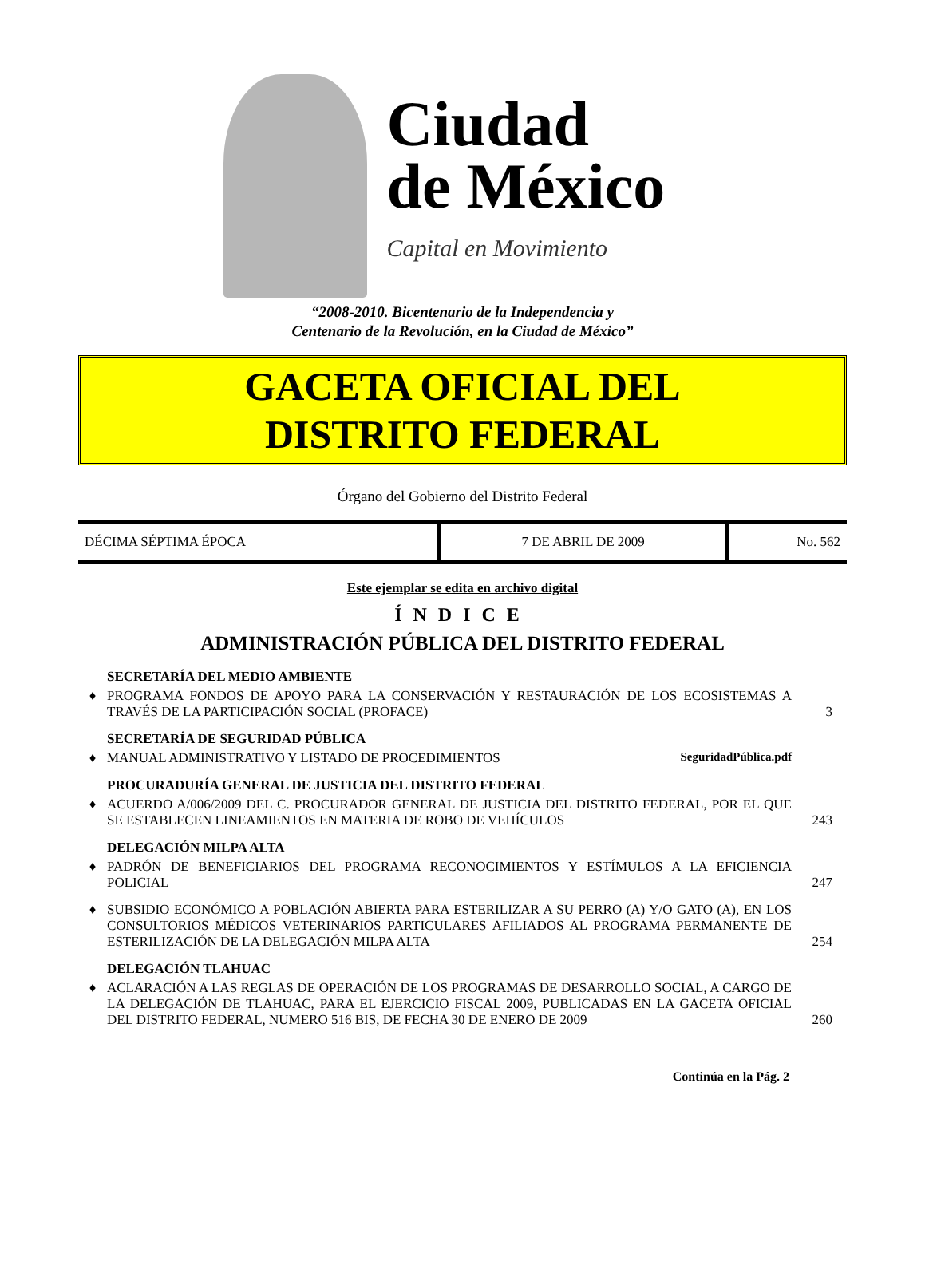Ciudad
de México
Capital en Movimiento
“2008-2010. Bicentenario de la Independencia y
Centenario de la Revolución, en la Ciudad de México”
GACETA OFICIAL DEL
DISTRITO FEDERAL
Órgano del Gobierno del Distrito Federal
| DÉCIMA SÉPTIMA ÉPOCA | 7 DE ABRIL DE 2009 | No. 562 |
Este ejemplar se edita en archivo digital
ÍNDICE
ADMINISTRACIÓN PÚBLICA DEL DISTRITO FEDERAL
| | SECRETARÍA DEL MEDIO AMBIENTE | |
| ♦ | PROGRAMA FONDOS DE APOYO PARA LA CONSERVACIÓN Y RESTAURACIÓN DE LOS ECOSISTEMAS A TRAVÉS DE LA PARTICIPACIÓN SOCIAL (PROFACE) | 3 |
| | SECRETARÍA DE SEGURIDAD PÚBLICA | |
| ♦ | MANUAL ADMINISTRATIVO Y LISTADO DE PROCEDIMIENTOS SeguridadPública.pdf | |
| | PROCURADURÍA GENERAL DE JUSTICIA DEL DISTRITO FEDERAL | |
| ♦ | ACUERDO A/006/2009 DEL C. PROCURADOR GENERAL DE JUSTICIA DEL DISTRITO FEDERAL, POR EL QUE SE ESTABLECEN LINEAMIENTOS EN MATERIA DE ROBO DE VEHÍCULOS | 243 |
| | DELEGACIÓN MILPA ALTA | |
| ♦ | PADRÓN DE BENEFICIARIOS DEL PROGRAMA RECONOCIMIENTOS Y ESTÍMULOS A LA EFICIENCIA POLICIAL | 247 |
| ♦ | SUBSIDIO ECONÓMICO A POBLACIÓN ABIERTA PARA ESTERILIZAR A SU PERRO (A) Y/O GATO (A), EN LOS CONSULTORIOS MÉDICOS VETERINARIOS PARTICULARES AFILIADOS AL PROGRAMA PERMANENTE DE ESTERILIZACIÓN DE LA DELEGACIÓN MILPA ALTA | 254 |
| | DELEGACIÓN TLAHUAC | |
| ♦ | ACLARACIÓN A LAS REGLAS DE OPERACIÓN DE LOS PROGRAMAS DE DESARROLLO SOCIAL, A CARGO DE LA DELEGACIÓN DE TLAHUAC, PARA EL EJERCICIO FISCAL 2009, PUBLICADAS EN LA GACETA OFICIAL DEL DISTRITO FEDERAL, NUMERO 516 BIS, DE FECHA 30 DE ENERO DE 2009 | 260 |
Continúa en la Pág. 2